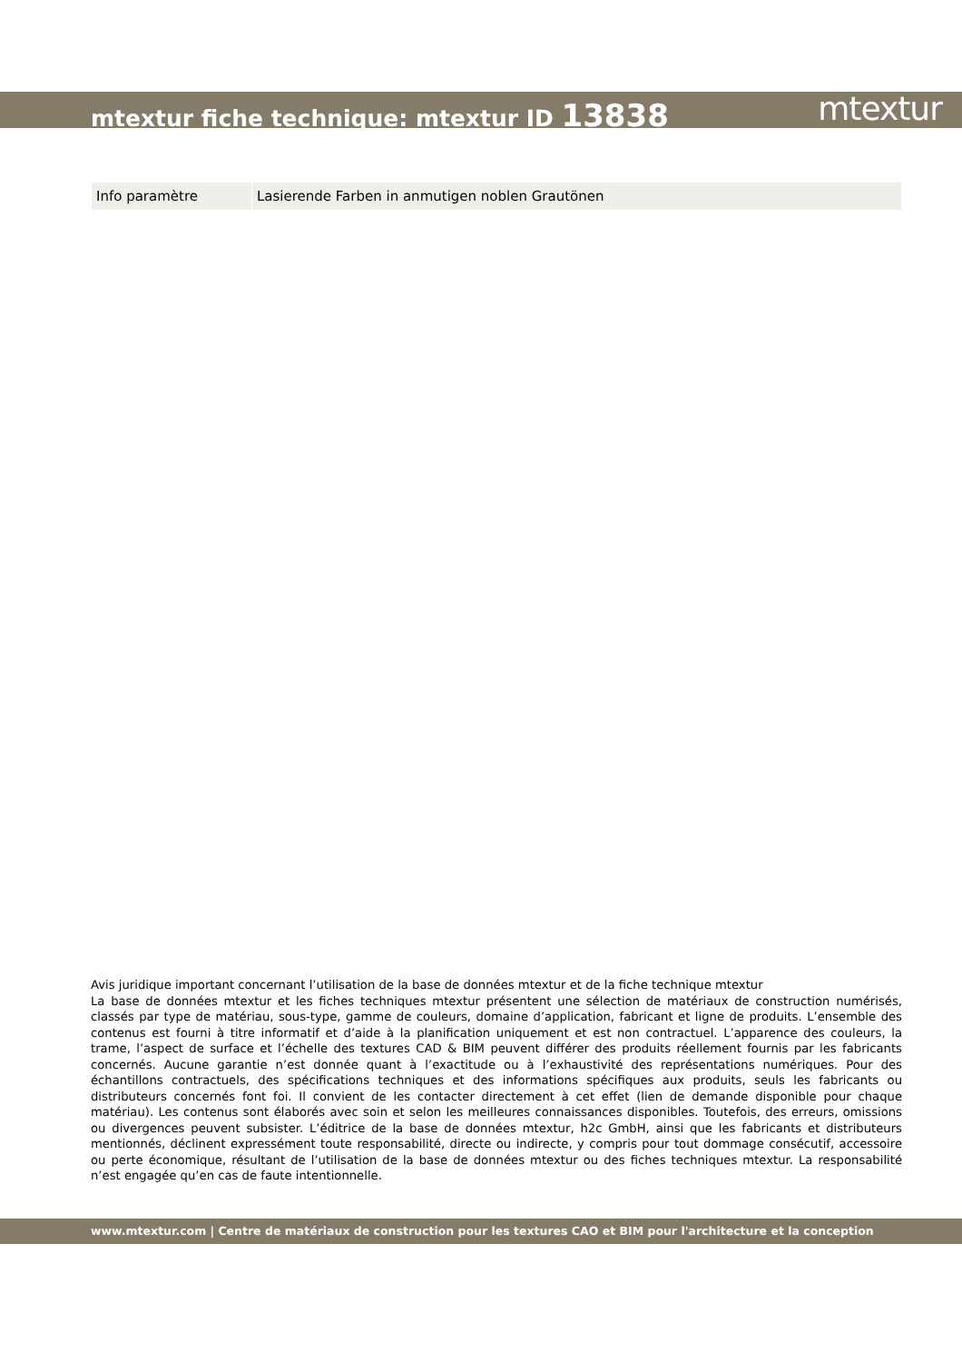mtextur fiche technique: mtextur ID 13838 mtextur
| Info paramètre | Lasierende Farben in anmutigen noblen Grautönen |
Avis juridique important concernant l’utilisation de la base de données mtextur et de la fiche technique mtextur
La base de données mtextur et les fiches techniques mtextur présentent une sélection de matériaux de construction numérisés, classés par type de matériau, sous-type, gamme de couleurs, domaine d’application, fabricant et ligne de produits. L’ensemble des contenus est fourni à titre informatif et d’aide à la planification uniquement et est non contractuel. L’apparence des couleurs, la trame, l’aspect de surface et l’échelle des textures CAD & BIM peuvent différer des produits réellement fournis par les fabricants concernés. Aucune garantie n’est donnée quant à l’exactitude ou à l’exhaustivité des représentations numériques. Pour des échantillons contractuels, des spécifications techniques et des informations spécifiques aux produits, seuls les fabricants ou distributeurs concernés font foi. Il convient de les contacter directement à cet effet (lien de demande disponible pour chaque matériau). Les contenus sont élaborés avec soin et selon les meilleures connaissances disponibles. Toutefois, des erreurs, omissions ou divergences peuvent subsister. L’éditrice de la base de données mtextur, h2c GmbH, ainsi que les fabricants et distributeurs mentionnés, déclinent expressément toute responsabilité, directe ou indirecte, y compris pour tout dommage consécutif, accessoire ou perte économique, résultant de l’utilisation de la base de données mtextur ou des fiches techniques mtextur. La responsabilité n’est engagée qu’en cas de faute intentionnelle.
www.mtextur.com | Centre de matériaux de construction pour les textures CAO et BIM pour l'architecture et la conception